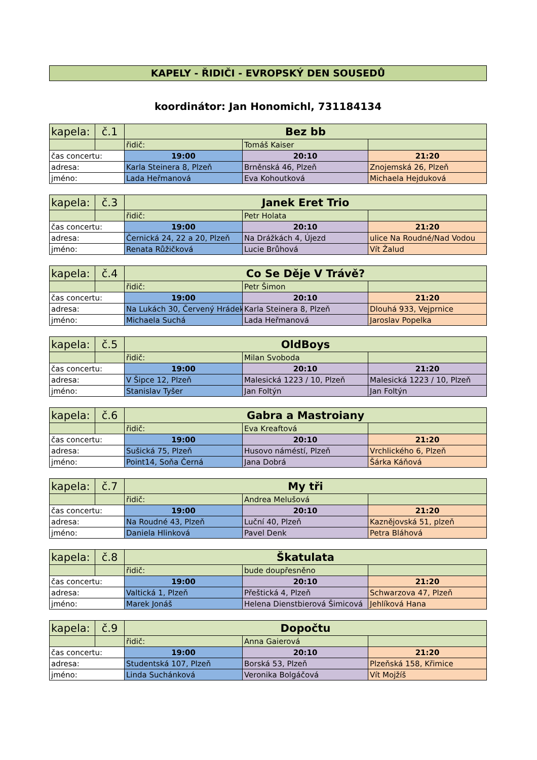KAPELY - ŘIDIČI - EVROPSKÝ DEN SOUSEDŮ
koordinátor: Jan Honomichl, 731184134
| kapela: | č.1 | Bez bb | | |
| | | řidič: | Tomáš Kaiser | |
| čas concertu: | | 19:00 | 20:10 | 21:20 |
| adresa: | | Karla Steinera 8, Plzeň | Brněnská 46, Plzeň | Znojemská 26, Plzeň |
| jméno: | | Lada Heřmanová | Eva Kohoutková | Michaela Hejduková |
| kapela: | č.3 | Janek Eret Trio | | |
| | | řidič: | Petr Holata | |
| čas concertu: | | 19:00 | 20:10 | 21:20 |
| adresa: | | Černická 24, 22 a 20, Plzeň | Na Drážkách 4, Újezd | ulice Na Roudné/Nad Vodou |
| jméno: | | Renata Růžičková | Lucie Brůhová | Vít Žalud |
| kapela: | č.4 | Co Se Děje V Trávě? | | |
| | | řidič: | Petr Šimon | |
| čas concertu: | | 19:00 | 20:10 | 21:20 |
| adresa: | | Na Lukách 30, Červený Hrádek | Karla Steinera 8, Plzeň | Dlouhá 933, Vejprnice |
| jméno: | | Michaela Suchá | Lada Heřmanová | Jaroslav Popelka |
| kapela: | č.5 | OldBoys | | |
| | | řidič: | Milan Svoboda | |
| čas concertu: | | 19:00 | 20:10 | 21:20 |
| adresa: | | V Šipce 12, Plzeň | Malesická 1223 / 10, Plzeň | Malesická 1223 / 10, Plzeň |
| jméno: | | Stanislav Tyšer | Jan Foltýn | Jan Foltýn |
| kapela: | č.6 | Gabra a Mastroiany | | |
| | | řidič: | Eva Kreaftová | |
| čas concertu: | | 19:00 | 20:10 | 21:20 |
| adresa: | | Sušická 75, Plzeň | Husovo náméstí, Plzeň | Vrchlického 6, Plzeň |
| jméno: | | Point14, Soňa Černá | Jana Dobrá | Šárka Káňová |
| kapela: | č.7 | My tři | | |
| | | řidič: | Andrea Melušová | |
| čas concertu: | | 19:00 | 20:10 | 21:20 |
| adresa: | | Na Roudné 43, Plzeň | Luční 40, Plzeň | Kaznějovská 51, plzeň |
| jméno: | | Daniela Hlinková | Pavel Denk | Petra Bláhová |
| kapela: | č.8 | Škatulata | | |
| | | řidič: | bude doupřesněno | |
| čas concertu: | | 19:00 | 20:10 | 21:20 |
| adresa: | | Valtická 1, Plzeň | Přeštická 4, Plzeň | Schwarzova 47, Plzeň |
| jméno: | | Marek Jonáš | Helena Dienstbierová Šimicová | Jehlíková Hana |
| kapela: | č.9 | Dopočtu | | |
| | | řidič: | Anna Gaierová | |
| čas concertu: | | 19:00 | 20:10 | 21:20 |
| adresa: | | Studentská 107, Plzeň | Borská 53, Plzeň | Plzeňská 158, Křimice |
| jméno: | | Linda Suchánková | Veronika Bolgáčová | Vít Mojžíš |